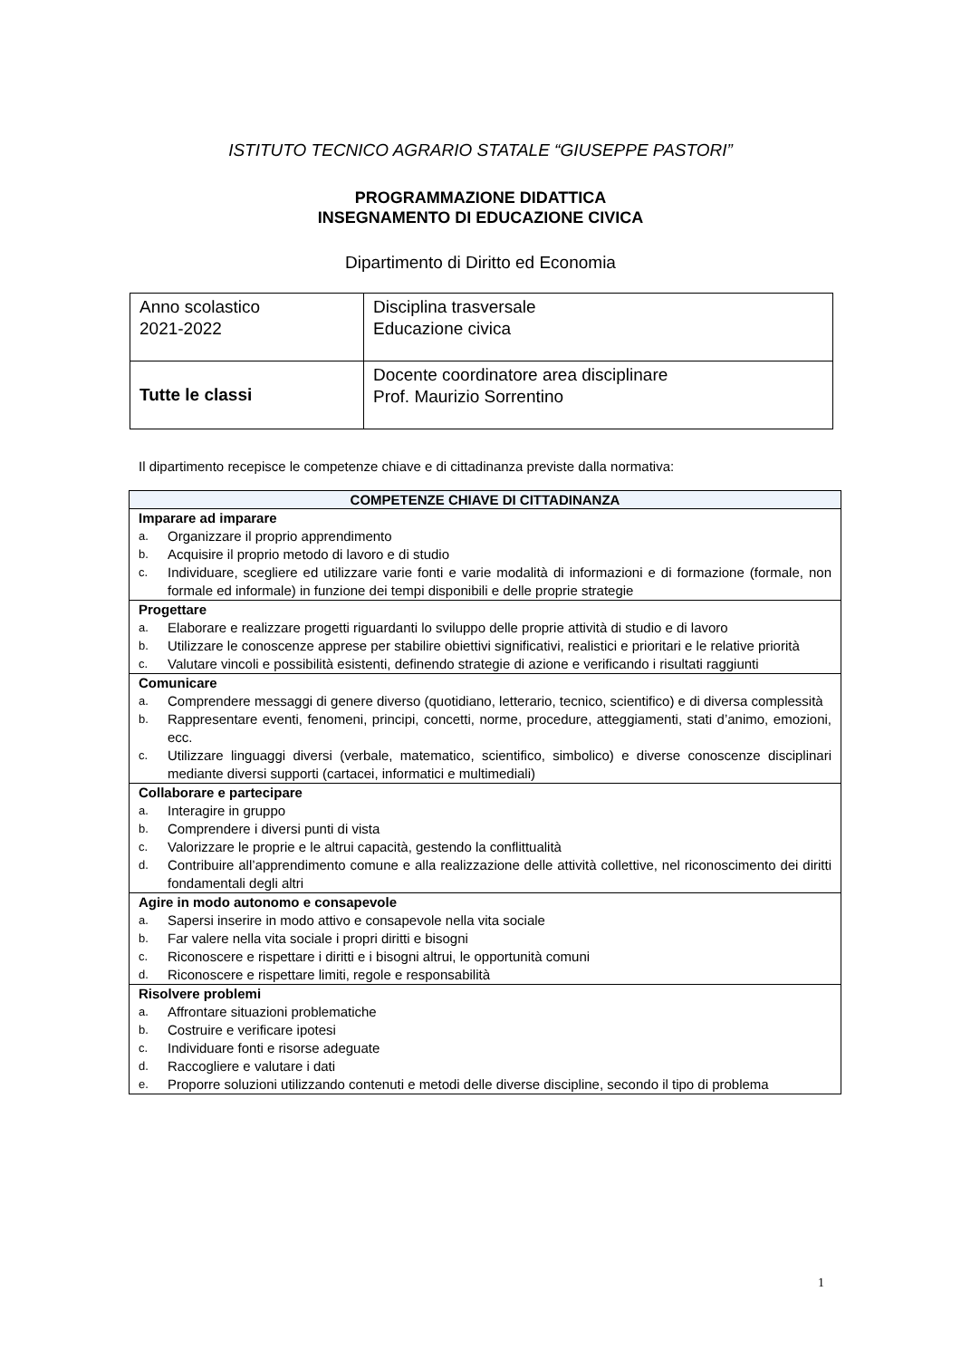ISTITUTO TECNICO AGRARIO STATALE “GIUSEPPE PASTORI”
PROGRAMMAZIONE DIDATTICA
INSEGNAMENTO DI EDUCAZIONE CIVICA
Dipartimento di Diritto ed Economia
| Anno scolastico 2021-2022 | Disciplina trasversale Educazione civica |
| Tutte le classi | Docente coordinatore area disciplinare Prof. Maurizio Sorrentino |
Il dipartimento recepisce le competenze chiave e di cittadinanza previste dalla normativa:
| COMPETENZE CHIAVE DI CITTADINANZA |
| --- |
| Imparare ad imparare a. Organizzare il proprio apprendimento b. Acquisire il proprio metodo di lavoro e di studio c. Individuare, scegliere ed utilizzare varie fonti e varie modalità di informazioni e di formazione (formale, non formale ed informale) in funzione dei tempi disponibili e delle proprie strategie |
| Progettare a. Elaborare e realizzare progetti riguardanti lo sviluppo delle proprie attività di studio e di lavoro b. Utilizzare le conoscenze apprese per stabilire obiettivi significativi, realistici e prioritari e le relative priorità c. Valutare vincoli e possibilità esistenti, definendo strategie di azione e verificando i risultati raggiunti |
| Comunicare a. Comprendere messaggi di genere diverso (quotidiano, letterario, tecnico, scientifico) e di diversa complessità b. Rappresentare eventi, fenomeni, principi, concetti, norme, procedure, atteggiamenti, stati d’animo, emozioni, ecc. c. Utilizzare linguaggi diversi (verbale, matematico, scientifico, simbolico) e diverse conoscenze disciplinari mediante diversi supporti (cartacei, informatici e multimediali) |
| Collaborare e partecipare a. Interagire in gruppo b. Comprendere i diversi punti di vista c. Valorizzare le proprie e le altrui capacità, gestendo la conflittualità d. Contribuire all’apprendimento comune e alla realizzazione delle attività collettive, nel riconoscimento dei diritti fondamentali degli altri |
| Agire in modo autonomo e consapevole a. Sapersi inserire in modo attivo e consapevole nella vita sociale b. Far valere nella vita sociale i propri diritti e bisogni c. Riconoscere e rispettare i diritti e i bisogni altrui, le opportunità comuni d. Riconoscere e rispettare limiti, regole e responsabilità |
| Risolvere problemi a. Affrontare situazioni problematiche b. Costruire e verificare ipotesi c. Individuare fonti e risorse adeguate d. Raccogliere e valutare i dati e. Proporre soluzioni utilizzando contenuti e metodi delle diverse discipline, secondo il tipo di problema |
1